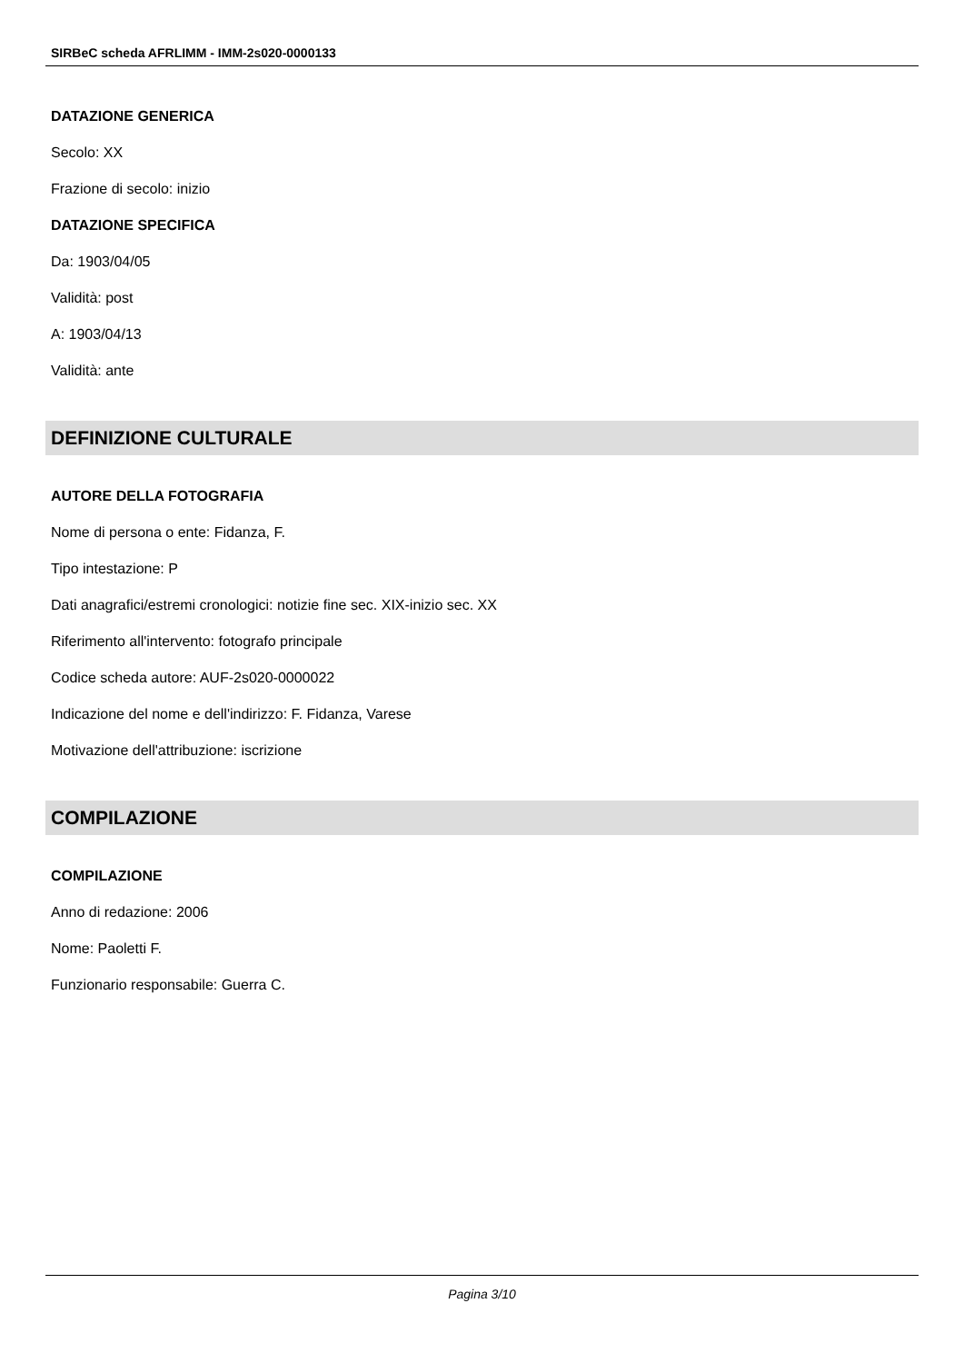SIRBeC scheda AFRLIMM - IMM-2s020-0000133
DATAZIONE GENERICA
Secolo: XX
Frazione di secolo: inizio
DATAZIONE SPECIFICA
Da: 1903/04/05
Validità: post
A: 1903/04/13
Validità: ante
DEFINIZIONE CULTURALE
AUTORE DELLA FOTOGRAFIA
Nome di persona o ente: Fidanza, F.
Tipo intestazione: P
Dati anagrafici/estremi cronologici: notizie fine sec. XIX-inizio sec. XX
Riferimento all'intervento: fotografo principale
Codice scheda autore: AUF-2s020-0000022
Indicazione del nome e dell'indirizzo: F. Fidanza, Varese
Motivazione dell'attribuzione: iscrizione
COMPILAZIONE
COMPILAZIONE
Anno di redazione: 2006
Nome: Paoletti F.
Funzionario responsabile: Guerra C.
Pagina 3/10